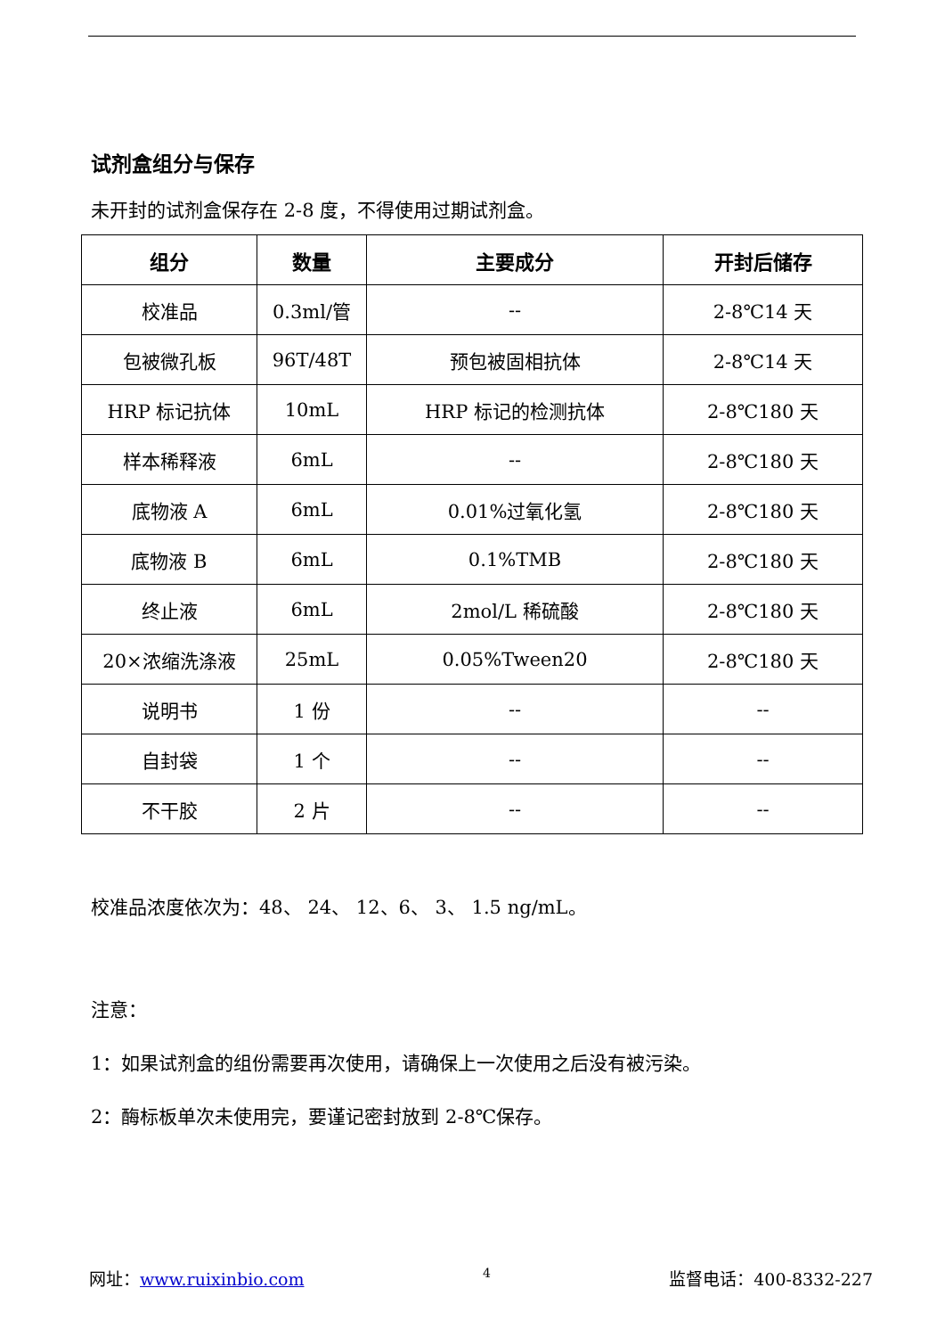试剂盒组分与保存
未开封的试剂盒保存在 2-8 度，不得使用过期试剂盒。
| 组分 | 数量 | 主要成分 | 开封后储存 |
| --- | --- | --- | --- |
| 校准品 | 0.3ml/管 | -- | 2-8℃14 天 |
| 包被微孔板 | 96T/48T | 预包被固相抗体 | 2-8℃14 天 |
| HRP 标记抗体 | 10mL | HRP 标记的检测抗体 | 2-8℃180 天 |
| 样本稀释液 | 6mL | -- | 2-8℃180 天 |
| 底物液 A | 6mL | 0.01%过氧化氢 | 2-8℃180 天 |
| 底物液 B | 6mL | 0.1%TMB | 2-8℃180 天 |
| 终止液 | 6mL | 2mol/L 稀硫酸 | 2-8℃180 天 |
| 20×浓缩洗涤液 | 25mL | 0.05%Tween20 | 2-8℃180 天 |
| 说明书 | 1 份 | -- | -- |
| 自封袋 | 1 个 | -- | -- |
| 不干胶 | 2 片 | -- | -- |
校准品浓度依次为：48、 24、 12、6、 3、 1.5 ng/mL。
注意：
1：如果试剂盒的组份需要再次使用，请确保上一次使用之后没有被污染。
2：酶标板单次未使用完，要谨记密封放到 2-8℃保存。
网址：www.ruixinbio.com 4 监督电话：400-8332-227